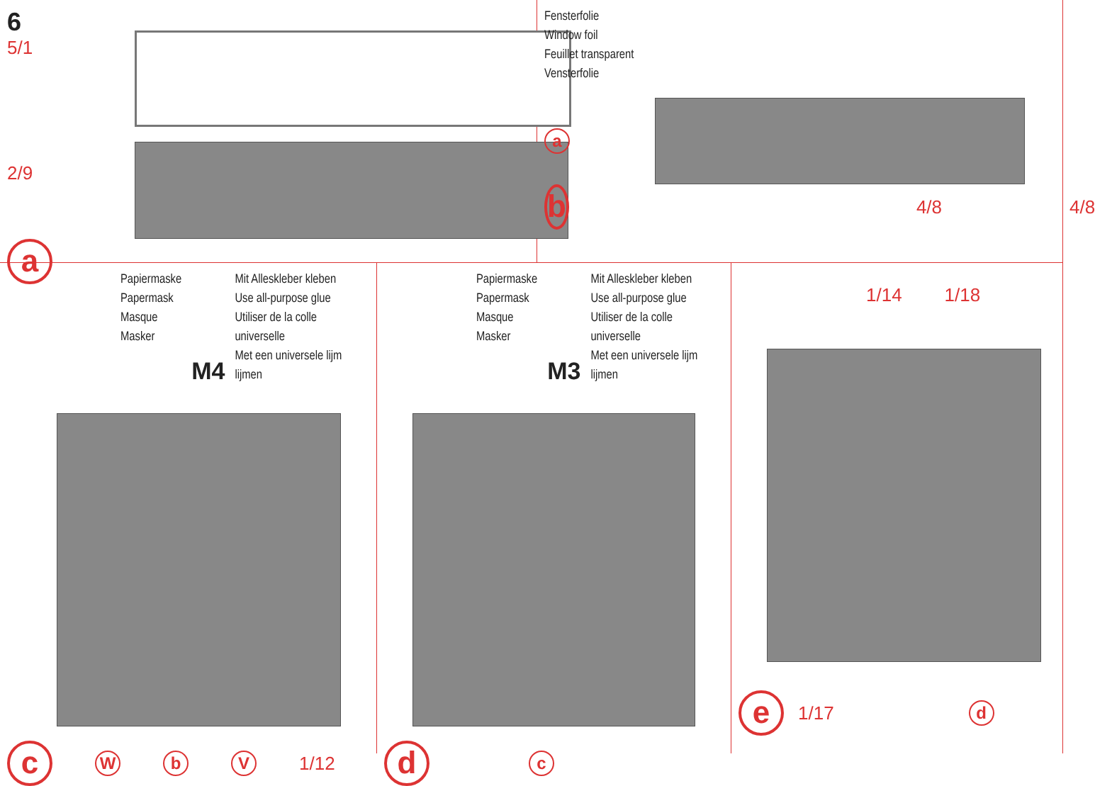6
5/1
2/9
a
Fensterfolie
Window foil
Feuillet transparent
Vensterfolie
a
b 4/8 4/8
Papiermaske
Papermask
Masque
Masker
M4
Mit Alleskleber kleben
Use all-purpose glue
Utiliser de la colle universelle
Met een universele lijm lijmen
c W b V 1/12
Papiermaske
Papermask
Masque
Masker
M3
Mit Alleskleber kleben
Use all-purpose glue
Utiliser de la colle universelle
Met een universele lijm lijmen
dc
1/14 1/18
e 1/17 d